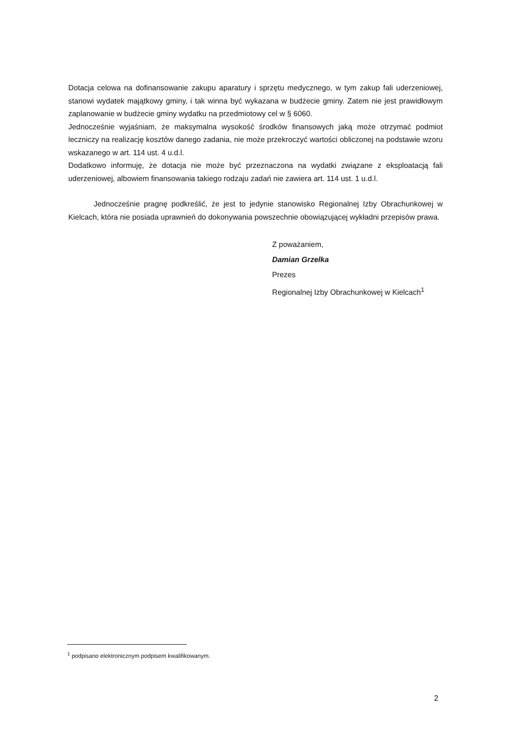Dotacja celowa na dofinansowanie zakupu aparatury i sprzętu medycznego, w tym zakup fali uderzeniowej, stanowi wydatek majątkowy gminy, i tak winna być wykazana w budżecie gminy. Zatem nie jest prawidłowym zaplanowanie w budżecie gminy wydatku na przedmiotowy cel w § 6060.
Jednocześnie wyjaśniam, że maksymalna wysokość środków finansowych jaką może otrzymać podmiot leczniczy na realizację kosztów danego zadania, nie może przekroczyć wartości obliczonej na podstawie wzoru wskazanego w art. 114 ust. 4 u.d.l.
Dodatkowo informuję, że dotacja nie może być przeznaczona na wydatki związane z eksploatacją fali uderzeniowej, albowiem finansowania takiego rodzaju zadań nie zawiera art. 114 ust. 1 u.d.l.
Jednocześnie pragnę podkreślić, że jest to jedynie stanowisko Regionalnej Izby Obrachunkowej w Kielcach, która nie posiada uprawnień do dokonywania powszechnie obowiązującej wykładni przepisów prawa.
Z poważaniem,
Damian Grzelka
Prezes
Regionalnej Izby Obrachunkowej w Kielcach<sup>1</sup>
<sup>1</sup> podpisano elektronicznym podpisem kwalifikowanym.
2